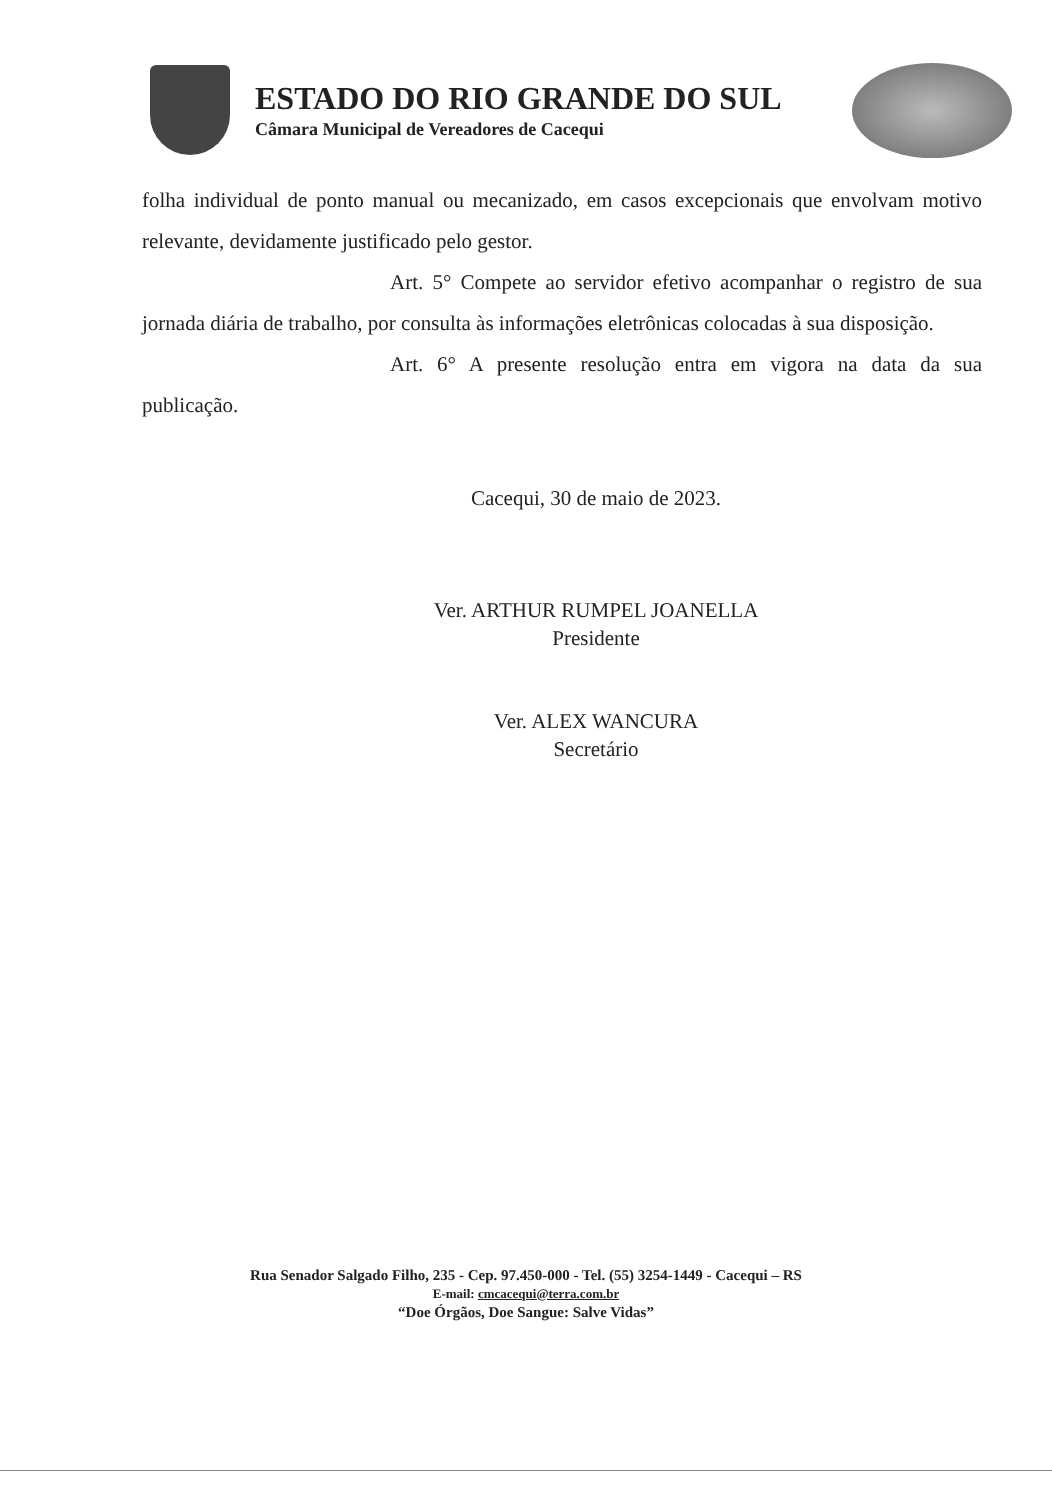ESTADO DO RIO GRANDE DO SUL
Câmara Municipal de Vereadores de Cacequi
folha individual de ponto manual ou mecanizado, em casos excepcionais que envolvam motivo relevante, devidamente justificado pelo gestor.
Art. 5° Compete ao servidor efetivo acompanhar o registro de sua jornada diária de trabalho, por consulta às informações eletrônicas colocadas à sua disposição.
Art. 6° A presente resolução entra em vigora na data da sua publicação.
Cacequi, 30 de maio de 2023.
Ver. ARTHUR RUMPEL JOANELLA
Presidente
Ver. ALEX WANCURA
Secretário
Rua Senador Salgado Filho, 235 - Cep. 97.450-000 - Tel. (55) 3254-1449 - Cacequi – RS
E-mail: cmcacequi@terra.com.br
“Doe Órgãos, Doe Sangue: Salve Vidas”